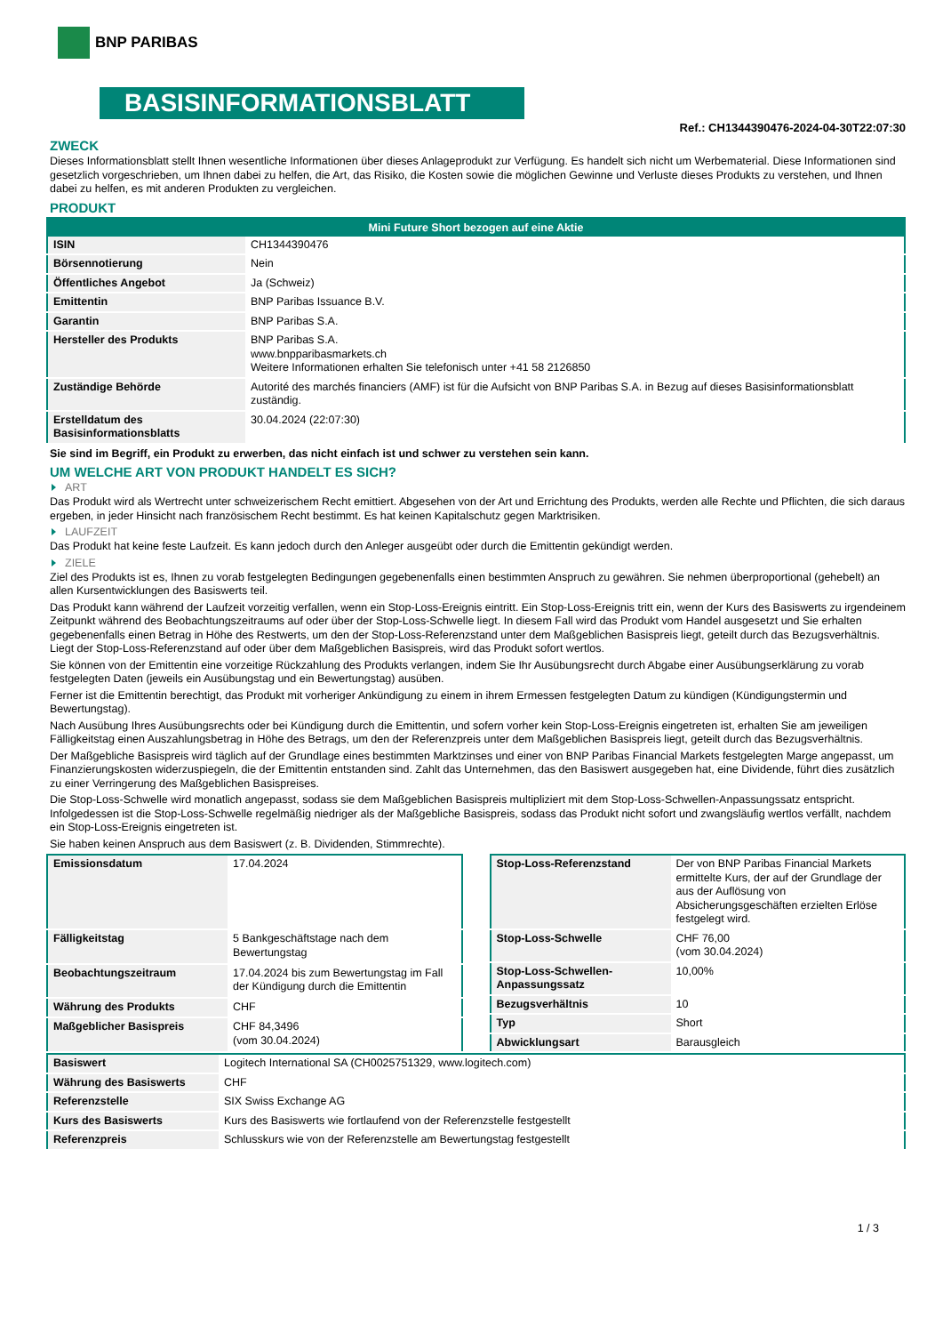BNP PARIBAS
BASISINFORMATIONSBLATT
Ref.: CH1344390476-2024-04-30T22:07:30
ZWECK
Dieses Informationsblatt stellt Ihnen wesentliche Informationen über dieses Anlageprodukt zur Verfügung. Es handelt sich nicht um Werbematerial. Diese Informationen sind gesetzlich vorgeschrieben, um Ihnen dabei zu helfen, die Art, das Risiko, die Kosten sowie die möglichen Gewinne und Verluste dieses Produkts zu verstehen, und Ihnen dabei zu helfen, es mit anderen Produkten zu vergleichen.
PRODUKT
| Mini Future Short bezogen auf eine Aktie | |
| --- | --- |
| ISIN | CH1344390476 |
| Börsennotierung | Nein |
| Öffentliches Angebot | Ja (Schweiz) |
| Emittentin | BNP Paribas Issuance B.V. |
| Garantin | BNP Paribas S.A. |
| Hersteller des Produkts | BNP Paribas S.A. www.bnpparibasmarkets.ch Weitere Informationen erhalten Sie telefonisch unter +41 58 2126850 |
| Zuständige Behörde | Autorité des marchés financiers (AMF) ist für die Aufsicht von BNP Paribas S.A. in Bezug auf dieses Basisinformationsblatt zuständig. |
| Erstelldatum des Basisinformationsblatts | 30.04.2024 (22:07:30) |
Sie sind im Begriff, ein Produkt zu erwerben, das nicht einfach ist und schwer zu verstehen sein kann.
UM WELCHE ART VON PRODUKT HANDELT ES SICH?
ART
Das Produkt wird als Wertrecht unter schweizerischem Recht emittiert. Abgesehen von der Art und Errichtung des Produkts, werden alle Rechte und Pflichten, die sich daraus ergeben, in jeder Hinsicht nach französischem Recht bestimmt. Es hat keinen Kapitalschutz gegen Marktrisiken.
LAUFZEIT
Das Produkt hat keine feste Laufzeit. Es kann jedoch durch den Anleger ausgeübt oder durch die Emittentin gekündigt werden.
ZIELE
Ziel des Produkts ist es, Ihnen zu vorab festgelegten Bedingungen gegebenenfalls einen bestimmten Anspruch zu gewähren. Sie nehmen überproportional (gehebelt) an allen Kursentwicklungen des Basiswerts teil.
Das Produkt kann während der Laufzeit vorzeitig verfallen, wenn ein Stop-Loss-Ereignis eintritt. Ein Stop-Loss-Ereignis tritt ein, wenn der Kurs des Basiswerts zu irgendeinem Zeitpunkt während des Beobachtungszeitraums auf oder über der Stop-Loss-Schwelle liegt. In diesem Fall wird das Produkt vom Handel ausgesetzt und Sie erhalten gegebenenfalls einen Betrag in Höhe des Restwerts, um den der Stop-Loss-Referenzstand unter dem Maßgeblichen Basispreis liegt, geteilt durch das Bezugsverhältnis. Liegt der Stop-Loss-Referenzstand auf oder über dem Maßgeblichen Basispreis, wird das Produkt sofort wertlos.
Sie können von der Emittentin eine vorzeitige Rückzahlung des Produkts verlangen, indem Sie Ihr Ausübungsrecht durch Abgabe einer Ausübungserklärung zu vorab festgelegten Daten (jeweils ein Ausübungstag und ein Bewertungstag) ausüben.
Ferner ist die Emittentin berechtigt, das Produkt mit vorheriger Ankündigung zu einem in ihrem Ermessen festgelegten Datum zu kündigen (Kündigungstermin und Bewertungstag).
Nach Ausübung Ihres Ausübungsrechts oder bei Kündigung durch die Emittentin, und sofern vorher kein Stop-Loss-Ereignis eingetreten ist, erhalten Sie am jeweiligen Fälligkeitstag einen Auszahlungsbetrag in Höhe des Betrags, um den der Referenzpreis unter dem Maßgeblichen Basispreis liegt, geteilt durch das Bezugsverhältnis.
Der Maßgebliche Basispreis wird täglich auf der Grundlage eines bestimmten Marktzinses und einer von BNP Paribas Financial Markets festgelegten Marge angepasst, um Finanzierungskosten widerzuspiegeln, die der Emittentin entstanden sind. Zahlt das Unternehmen, das den Basiswert ausgegeben hat, eine Dividende, führt dies zusätzlich zu einer Verringerung des Maßgeblichen Basispreises.
Die Stop-Loss-Schwelle wird monatlich angepasst, sodass sie dem Maßgeblichen Basispreis multipliziert mit dem Stop-Loss-Schwellen-Anpassungssatz entspricht. Infolgedessen ist die Stop-Loss-Schwelle regelmäßig niedriger als der Maßgebliche Basispreis, sodass das Produkt nicht sofort und zwangsläufig wertlos verfällt, nachdem ein Stop-Loss-Ereignis eingetreten ist.
Sie haben keinen Anspruch aus dem Basiswert (z. B. Dividenden, Stimmrechte).
| Emissionsdatum | 17.04.2024 |
| Fälligkeitstag | 5 Bankgeschäftstage nach dem Bewertungstag |
| Beobachtungszeitraum | 17.04.2024 bis zum Bewertungstag im Fall der Kündigung durch die Emittentin |
| Währung des Produkts | CHF |
| Maßgeblicher Basispreis | CHF 84,3496 (vom 30.04.2024) |
| Stop-Loss-Referenzstand | Der von BNP Paribas Financial Markets ermittelte Kurs, der auf der Grundlage der aus der Auflösung von Absicherungsgeschäften erzielten Erlöse festgelegt wird. |
| Stop-Loss-Schwelle | CHF 76,00 (vom 30.04.2024) |
| Stop-Loss-Schwellen-Anpassungssatz | 10,00% |
| Bezugsverhältnis | 10 |
| Typ | Short |
| Abwicklungsart | Barausgleich |
| Basiswert | Logitech International SA (CH0025751329, www.logitech.com) |
| Währung des Basiswerts | CHF |
| Referenzstelle | SIX Swiss Exchange AG |
| Kurs des Basiswerts | Kurs des Basiswerts wie fortlaufend von der Referenzstelle festgestellt |
| Referenzpreis | Schlusskurs wie von der Referenzstelle am Bewertungstag festgestellt |
1 / 3